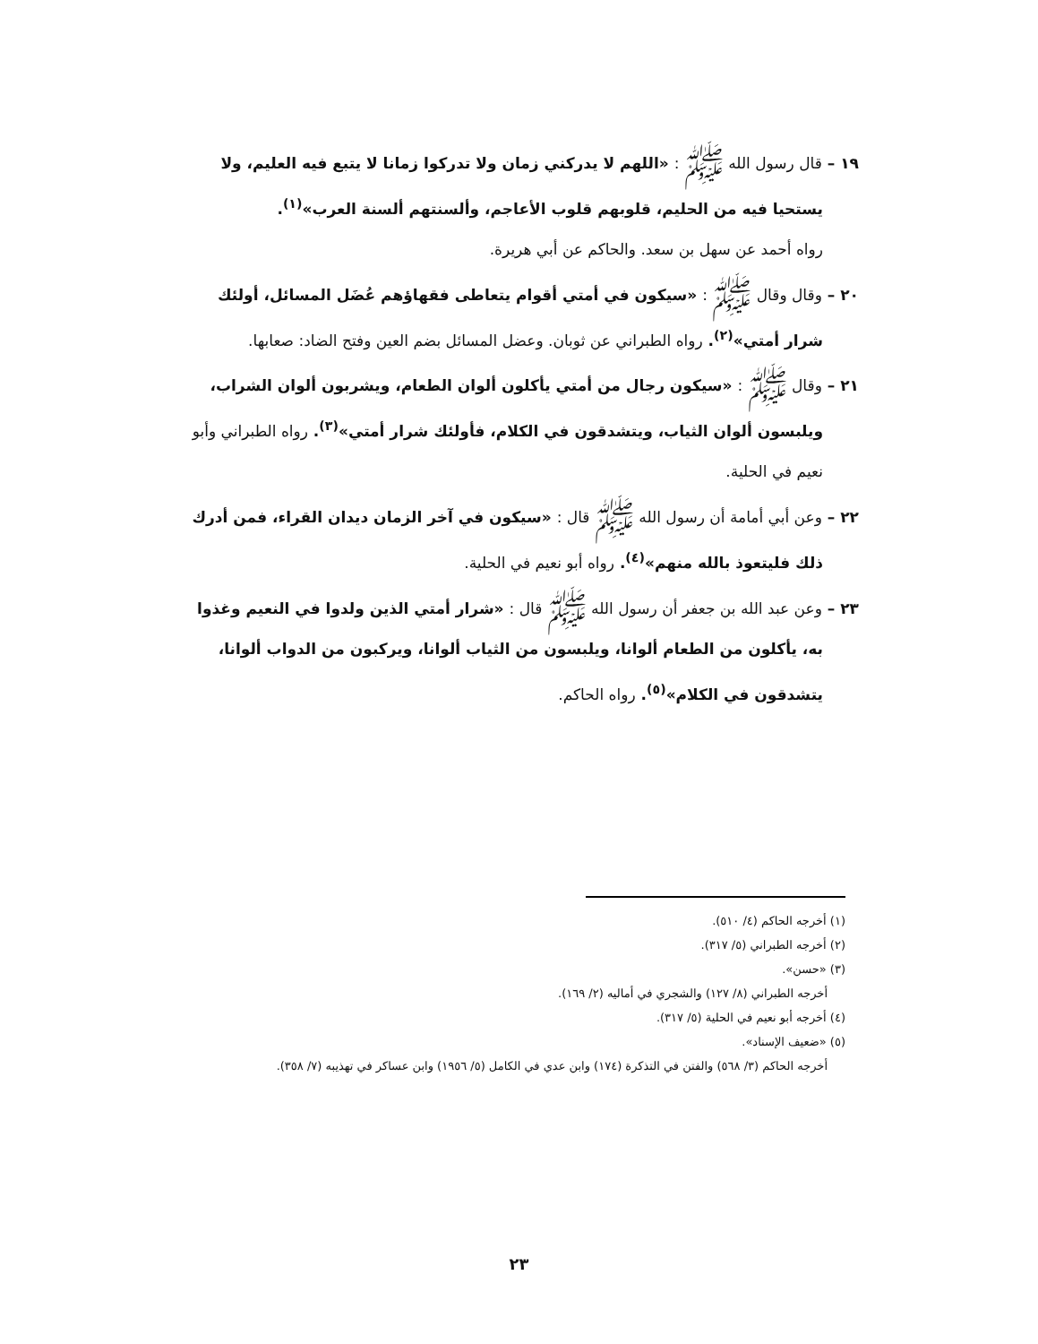١٩ – قال رسول الله ﷺ : «اللهم لا يدركني زمان ولا تدركوا زمانا لا يتبع فيه العليم، ولا يستحيا فيه من الحليم، قلوبهم قلوب الأعاجم، وألسنتهم ألسنة العرب»<sup>(١)</sup>.
رواه أحمد عن سهل بن سعد. والحاكم عن أبي هريرة.
٢٠ – وقال وقال ﷺ : «سيكون في أمتي أقوام يتعاطى فقهاؤهم عُضَل المسائل، أولئك شرار أمتي»<sup>(٢)</sup>. رواه الطبراني عن ثوبان. وعضل المسائل بضم العين وفتح الضاد: صعابها.
٢١ – وقال ﷺ : «سيكون رجال من أمتي يأكلون ألوان الطعام، ويشربون ألوان الشراب، ويلبسون ألوان الثياب، ويتشدقون في الكلام، فأولئك شرار أمتي»<sup>(٣)</sup>. رواه الطبراني وأبو نعيم في الحلية.
٢٢ – وعن أبي أمامة أن رسول الله ﷺ قال : «سيكون في آخر الزمان ديدان القراء، فمن أدرك ذلك فليتعوذ بالله منهم»<sup>(٤)</sup>. رواه أبو نعيم في الحلية.
٢٣ – وعن عبد الله بن جعفر أن رسول الله ﷺ قال : «شرار أمتي الذين ولدوا في النعيم وغذوا به، يأكلون من الطعام ألوانا، ويلبسون من الثياب ألوانا، ويركبون من الدواب ألوانا، يتشدقون في الكلام»<sup>(٥)</sup>. رواه الحاكم.
(١) أخرجه الحاكم (٤/ ٥١٠).
(٢) أخرجه الطبراني (٥/ ٣١٧).
(٣) «حسن».
أخرجه الطبراني (٨/ ١٢٧) والشجري في أماليه (٢/ ١٦٩).
(٤) أخرجه أبو نعيم في الحلية (٥/ ٣١٧).
(٥) «ضعيف الإسناد».
أخرجه الحاكم (٣/ ٥٦٨) والفتن في التذكرة (١٧٤) وابن عدي في الكامل (٥/ ١٩٥٦) وابن عساكر في تهذيبه (٧/ ٣٥٨).
٢٣